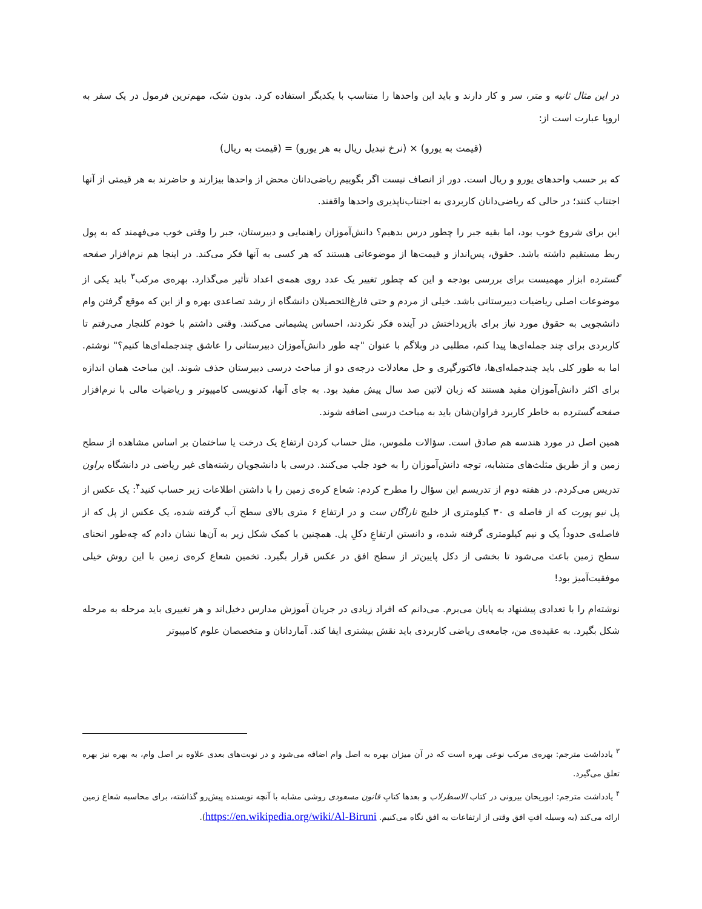در این مثال ثانیه و متر، سر و کار دارند و باید این واحدها را متناسب با یکدیگر استفاده کرد. بدون شک، مهم‌ترین فرمول در یک سفر به اروپا عبارت است از:
(قیمت به یورو) × (نرخ تبدیل ریال به هر یورو) = (قیمت به ریال)
که بر حسب واحدهای یورو و ریال است. دور از انصاف نیست اگر بگوییم ریاضی‌دانان محض از واحدها بیزارند و حاضرند به هر قیمتی از آنها اجتناب کنند؛ در حالی که ریاضی‌دانان کاربردی به اجتناب‌ناپذیری واحدها واقفند.
این برای شروع خوب بود، اما بقیه جبر را چطور درس بدهیم؟ دانش‌آموزان راهنمایی و دبیرستان، جبر را وقتی خوب می‌فهمند که به پول ربط مستقیم داشته باشد. حقوق، پس‌انداز و قیمت‌ها از موضوعاتی هستند که هر کسی به آنها فکر می‌کند. در اینجا هم نرم‌افزار صفحه گسترده ابزار مهمیست برای بررسی بودجه و این که چطور تغییر یک عدد روی همه‌ی اعداد تأثیر می‌گذارد. بهره‌ی مرکب<sup>۳</sup> باید یکی از موضوعات اصلی ریاضیات دبیرستانی باشد. خیلی از مردم و حتی فارغ‌التحصیلان دانشگاه از رشد تصاعدی بهره و از این که موقع گرفتن وام دانشجویی به حقوق مورد نیاز برای بازپرداختش در آینده فکر نکردند، احساس پشیمانی می‌کنند. وقتی داشتم با خودم کلنجار می‌رفتم تا کاربردی برای چند جمله‌ای‌ها پیدا کنم، مطلبی در وبلاگم با عنوان "چه طور دانش‌آموزان دبیرستانی را عاشق چندجمله‌ای‌ها کنیم؟" نوشتم. اما به طور کلی باید چندجمله‌ای‌ها، فاکتورگیری و حل معادلات درجه‌ی دو از مباحث درسی دبیرستان حذف شوند. این مباحث همان اندازه برای اکثر دانش‌آموزان مفید هستند که زبان لاتین صد سال پیش مفید بود. به جای آنها، کدنویسی کامپیوتر و ریاضیات مالی با نرم‌افزار صفحه گسترده به خاطر کاربرد فراوان‌شان باید به مباحث درسی اضافه شوند.
همین اصل در مورد هندسه هم صادق است. سؤالات ملموس، مثل حساب کردن ارتفاع یک درخت یا ساختمان بر اساس مشاهده از سطح زمین و از طریق مثلث‌های متشابه، توجه دانش‌آموزان را به خود جلب می‌کنند. درسی با دانشجویان رشته‌های غیر ریاضی در دانشگاه براون تدریس می‌کردم. در هفته دوم از تدریسم این سؤال را مطرح کردم: شعاع کره‌ی زمین را با داشتن اطلاعات زیر حساب کنید<sup>۴</sup>: یک عکس از پل نیو پورت که از فاصله ی ۳۰ کیلومتری از خلیج ناراگان ست و در ارتفاع ۶ متری بالای سطح آب گرفته شده، یک عکس از پل که از فاصله‌ی حدوداً یک و نیم کیلومتری گرفته شده، و دانستن ارتفاعِ دکلِ پل. همچنین با کمک شکل زیر به آن‌ها نشان دادم که چه‌طور انحنای سطح زمین باعث می‌شود تا بخشی از دکل پایین‌تر از سطح افق در عکس قرار بگیرد. تخمین شعاع کره‌ی زمین با این روش خیلی موفقیت‌آمیز بود!
نوشته‌ام را با تعدادی پیشنهاد به پایان می‌برم. می‌دانم که افراد زیادی در جریان آموزش مدارس دخیل‌اند و هر تغییری باید مرحله به مرحله شکل بگیرد. به عقیده‌ی من، جامعه‌ی ریاضی کاربردی باید نقش بیشتری ایفا کند. آماردانان و متخصصان علوم کامپیوتر
<sup>۳</sup> یادداشت مترجم: بهره‌ی مرکب نوعی بهره است که در آن میزان بهره به اصل وام اضافه می‌شود و در نوبت‌های بعدی علاوه بر اصل وام، به بهره نیز بهره تعلق می‌گیرد.
<sup>۴</sup> یادداشت مترجم: ابوریحان بیرونی در کتاب الاسطرلاب و بعدها کتابِ قانون مسعودی روشی مشابه با آنچه نویسنده پیش‌رو گذاشته، برای محاسبه شعاع زمین ارائه می‌کند (به وسیله افتِ افق وقتی از ارتفاعات به افق نگاه می‌کنیم. https://en.wikipedia.org/wiki/Al-Biruni).